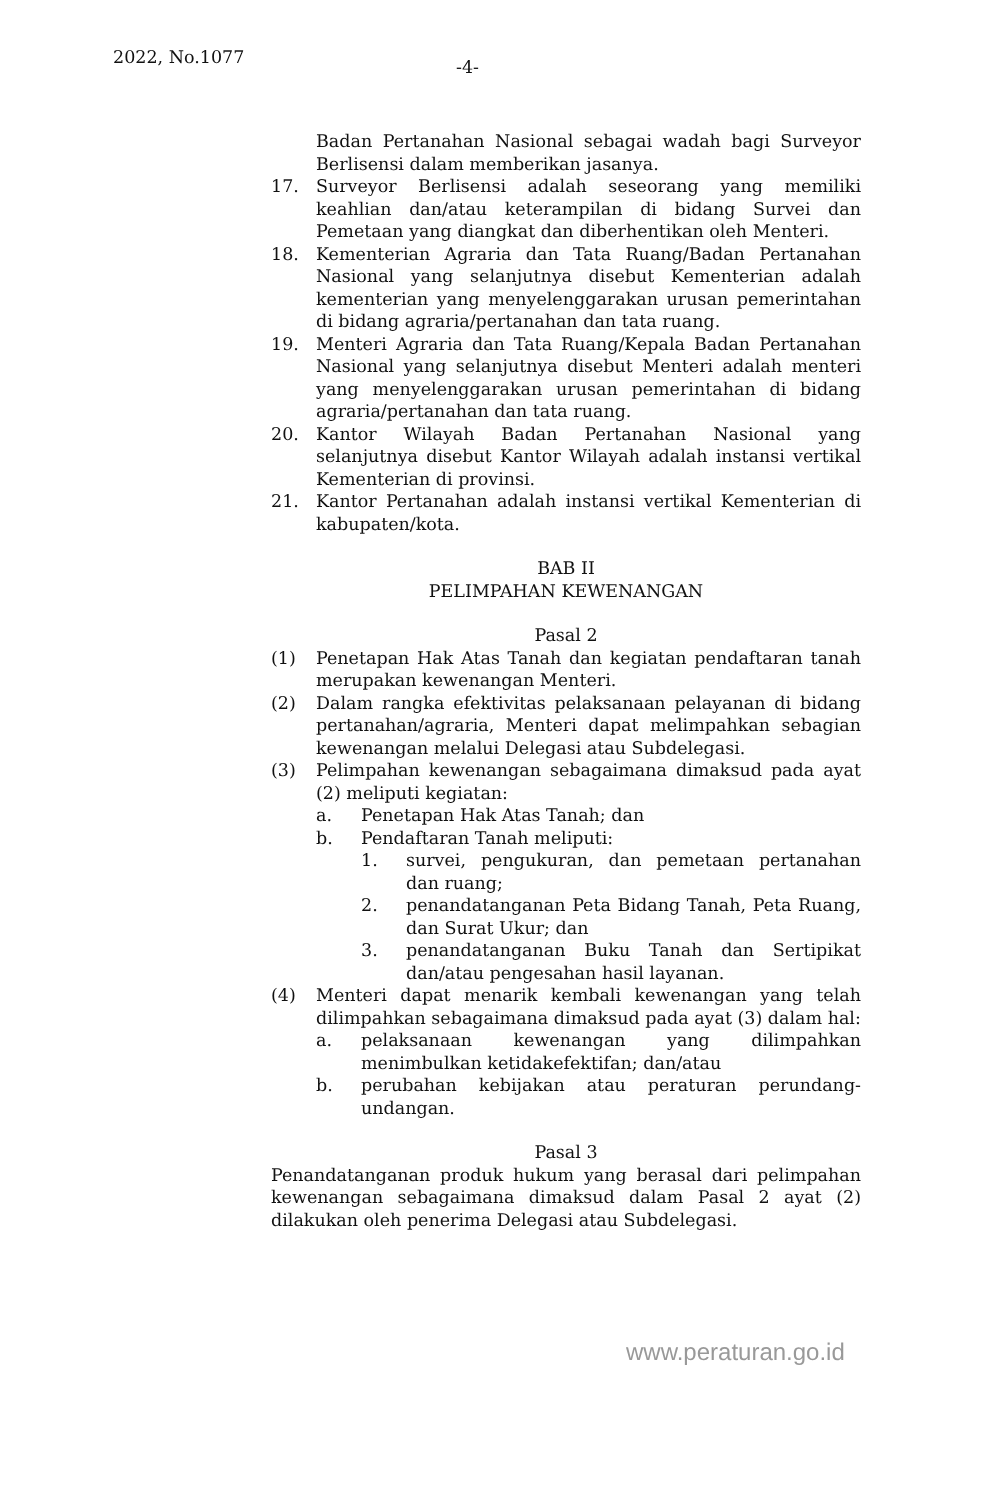2022, No.1077 -4-
Badan Pertanahan Nasional sebagai wadah bagi Surveyor Berlisensi dalam memberikan jasanya.
17. Surveyor Berlisensi adalah seseorang yang memiliki keahlian dan/atau keterampilan di bidang Survei dan Pemetaan yang diangkat dan diberhentikan oleh Menteri.
18. Kementerian Agraria dan Tata Ruang/Badan Pertanahan Nasional yang selanjutnya disebut Kementerian adalah kementerian yang menyelenggarakan urusan pemerintahan di bidang agraria/pertanahan dan tata ruang.
19. Menteri Agraria dan Tata Ruang/Kepala Badan Pertanahan Nasional yang selanjutnya disebut Menteri adalah menteri yang menyelenggarakan urusan pemerintahan di bidang agraria/pertanahan dan tata ruang.
20. Kantor Wilayah Badan Pertanahan Nasional yang selanjutnya disebut Kantor Wilayah adalah instansi vertikal Kementerian di provinsi.
21. Kantor Pertanahan adalah instansi vertikal Kementerian di kabupaten/kota.
BAB II
PELIMPAHAN KEWENANGAN
Pasal 2
(1) Penetapan Hak Atas Tanah dan kegiatan pendaftaran tanah merupakan kewenangan Menteri.
(2) Dalam rangka efektivitas pelaksanaan pelayanan di bidang pertanahan/agraria, Menteri dapat melimpahkan sebagian kewenangan melalui Delegasi atau Subdelegasi.
(3) Pelimpahan kewenangan sebagaimana dimaksud pada ayat (2) meliputi kegiatan:
a. Penetapan Hak Atas Tanah; dan
b. Pendaftaran Tanah meliputi:
1. survei, pengukuran, dan pemetaan pertanahan dan ruang;
2. penandatanganan Peta Bidang Tanah, Peta Ruang, dan Surat Ukur; dan
3. penandatanganan Buku Tanah dan Sertipikat dan/atau pengesahan hasil layanan.
(4) Menteri dapat menarik kembali kewenangan yang telah dilimpahkan sebagaimana dimaksud pada ayat (3) dalam hal:
a. pelaksanaan kewenangan yang dilimpahkan menimbulkan ketidakefektifan; dan/atau
b. perubahan kebijakan atau peraturan perundang-undangan.
Pasal 3
Penandatanganan produk hukum yang berasal dari pelimpahan kewenangan sebagaimana dimaksud dalam Pasal 2 ayat (2) dilakukan oleh penerima Delegasi atau Subdelegasi.
www.peraturan.go.id